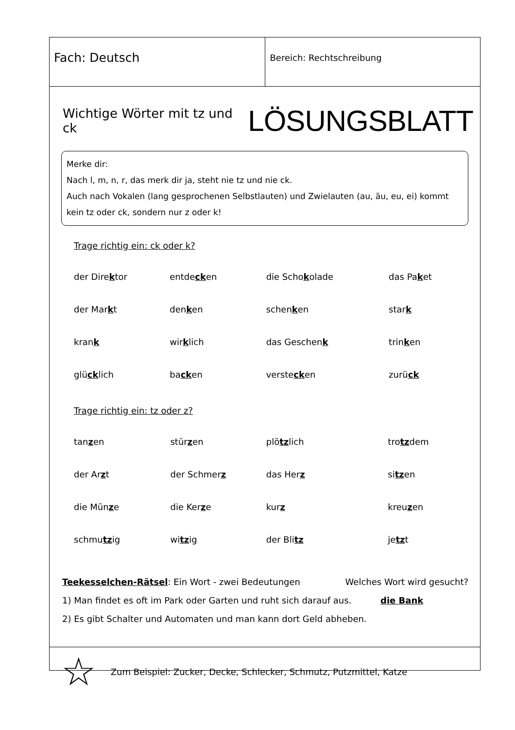Fach: Deutsch
Bereich: Rechtschreibung
Wichtige Wörter mit tz und ck LÖSUNGSBLATT
Merke dir:
Nach l, m, n, r, das merk dir ja, steht nie tz und nie ck.
Auch nach Vokalen (lang gesprochenen Selbstlauten) und Zwielauten (au, äu, eu, ei) kommt kein tz oder ck, sondern nur z oder k!
Trage richtig ein: ck oder k?
| der Dire k tor | entde ck en | die Scho k olade | das Pa k et |
| der Mar k t | den k en | schen k en | star k |
| kran k | wir k lich | das Geschen k | trin k en |
| glü ck lich | ba ck en | verste ck en | zurü ck |
Trage richtig ein: tz oder z?
| tan z en | stür z en | plö tz lich | tro tz dem |
| der Ar z t | der Schmer z | das Her z | si tz en |
| die Mün z e | die Ker z e | kur z | kreu z en |
| schmu tz ig | wi tz ig | der Bli tz | je tz t |
Teekesselchen-Rätsel: Ein Wort - zwei Bedeutungen Welches Wort wird gesucht?
1) Man findet es oft im Park oder Garten und ruht sich darauf aus. die Bank
2) Es gibt Schalter und Automaten und man kann dort Geld abheben.
☆ Zum Beispiel: Zucker, Decke, Schlecker, Schmutz, Putzmittel, Katze